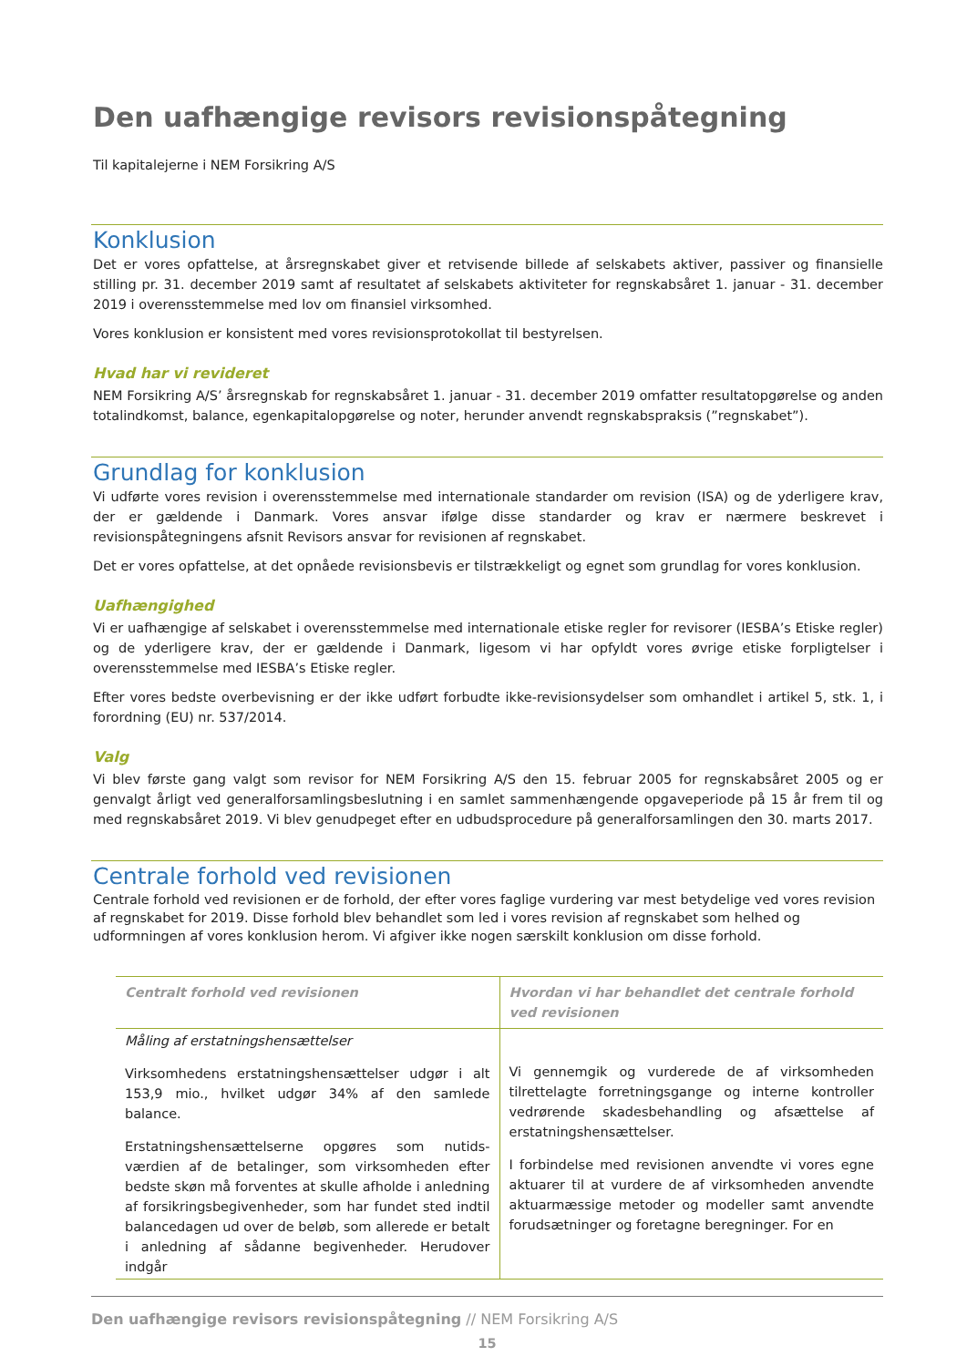Den uafhængige revisors revisionspåtegning
Til kapitalejerne i NEM Forsikring A/S
Konklusion
Det er vores opfattelse, at årsregnskabet giver et retvisende billede af selskabets aktiver, passiver og finansielle stilling pr. 31. december 2019 samt af resultatet af selskabets aktiviteter for regnskabsåret 1. januar - 31. december 2019 i overensstemmelse med lov om finansiel virksomhed.
Vores konklusion er konsistent med vores revisionsprotokollat til bestyrelsen.
Hvad har vi revideret
NEM Forsikring A/S’ årsregnskab for regnskabsåret 1. januar - 31. december 2019 omfatter resultatopgørelse og anden totalindkomst, balance, egenkapitalopgørelse og noter, herunder anvendt regnskabspraksis (”regnskabet”).
Grundlag for konklusion
Vi udførte vores revision i overensstemmelse med internationale standarder om revision (ISA) og de yderligere krav, der er gældende i Danmark. Vores ansvar ifølge disse standarder og krav er nærmere beskrevet i revisionspåtegningens afsnit Revisors ansvar for revisionen af regnskabet.
Det er vores opfattelse, at det opnåede revisionsbevis er tilstrækkeligt og egnet som grundlag for vores konklusion.
Uafhængighed
Vi er uafhængige af selskabet i overensstemmelse med internationale etiske regler for revisorer (IESBA’s Etiske regler) og de yderligere krav, der er gældende i Danmark, ligesom vi har opfyldt vores øvrige etiske forpligtelser i overensstemmelse med IESBA’s Etiske regler.
Efter vores bedste overbevisning er der ikke udført forbudte ikke-revisionsydelser som omhandlet i artikel 5, stk. 1, i forordning (EU) nr. 537/2014.
Valg
Vi blev første gang valgt som revisor for NEM Forsikring A/S den 15. februar 2005 for regnskabsåret 2005 og er genvalgt årligt ved generalforsamlingsbeslutning i en samlet sammenhængende opgaveperiode på 15 år frem til og med regnskabsåret 2019. Vi blev genudpeget efter en udbudsprocedure på generalforsamlingen den 30. marts 2017.
Centrale forhold ved revisionen
Centrale forhold ved revisionen er de forhold, der efter vores faglige vurdering var mest betydelige ved vores revision af regnskabet for 2019. Disse forhold blev behandlet som led i vores revision af regnskabet som helhed og udformningen af vores konklusion herom. Vi afgiver ikke nogen særskilt konklusion om disse forhold.
| Centralt forhold ved revisionen | Hvordan vi har behandlet det centrale forhold ved revisionen |
| --- | --- |
| Måling af erstatningshensættelser Virksomhedens erstatningshensættelser udgør i alt 153,9 mio., hvilket udgør 34% af den samlede balance. Erstatningshensættelserne opgøres som nutids-værdien af de betalinger, som virksomheden efter bedste skøn må forventes at skulle afholde i anledning af forsikringsbegivenheder, som har fundet sted indtil balancedagen ud over de beløb, som allerede er betalt i anledning af sådanne begivenheder. Herudover indgår | Vi gennemgik og vurderede de af virksomheden tilrettelagte forretningsgange og interne kontroller vedrørende skadesbehandling og afsættelse af erstatningshensættelser. I forbindelse med revisionen anvendte vi vores egne aktuarer til at vurdere de af virksomheden anvendte aktuarmæssige metoder og modeller samt anvendte forudsætninger og foretagne beregninger. For en |
Den uafhængige revisors revisionspåtegning // NEM Forsikring A/S
15